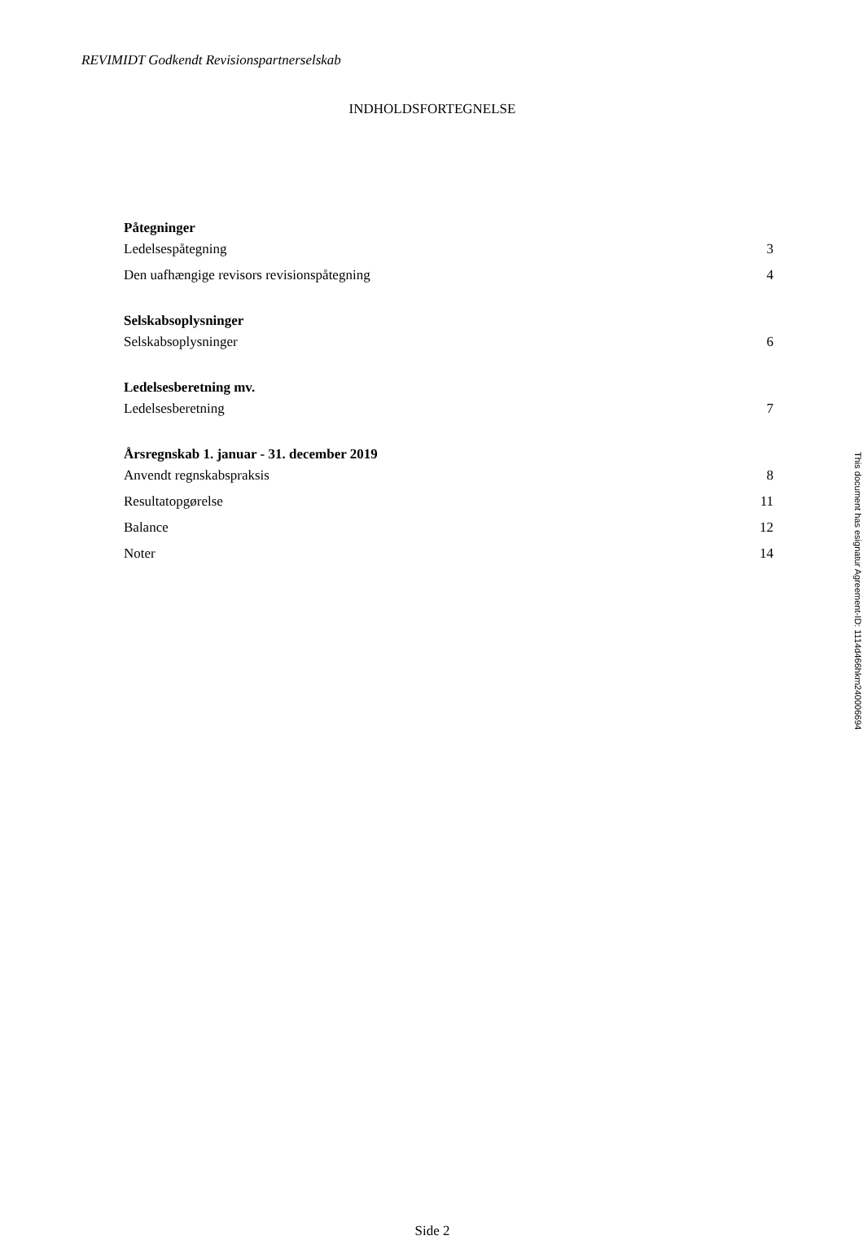REVIMIDT Godkendt Revisionspartnerselskab
INDHOLDSFORTEGNELSE
Påtegninger
Ledelsespåtegning 3
Den uafhængige revisors revisionspåtegning 4
Selskabsoplysninger
Selskabsoplysninger 6
Ledelsesberetning mv.
Ledelsesberetning 7
Årsregnskab 1. januar - 31. december 2019
Anvendt regnskabspraksis 8
Resultatopgørelse 11
Balance 12
Noter 14
Side 2
This document has esignatur Agreement-ID: 1114d466hkm240006694